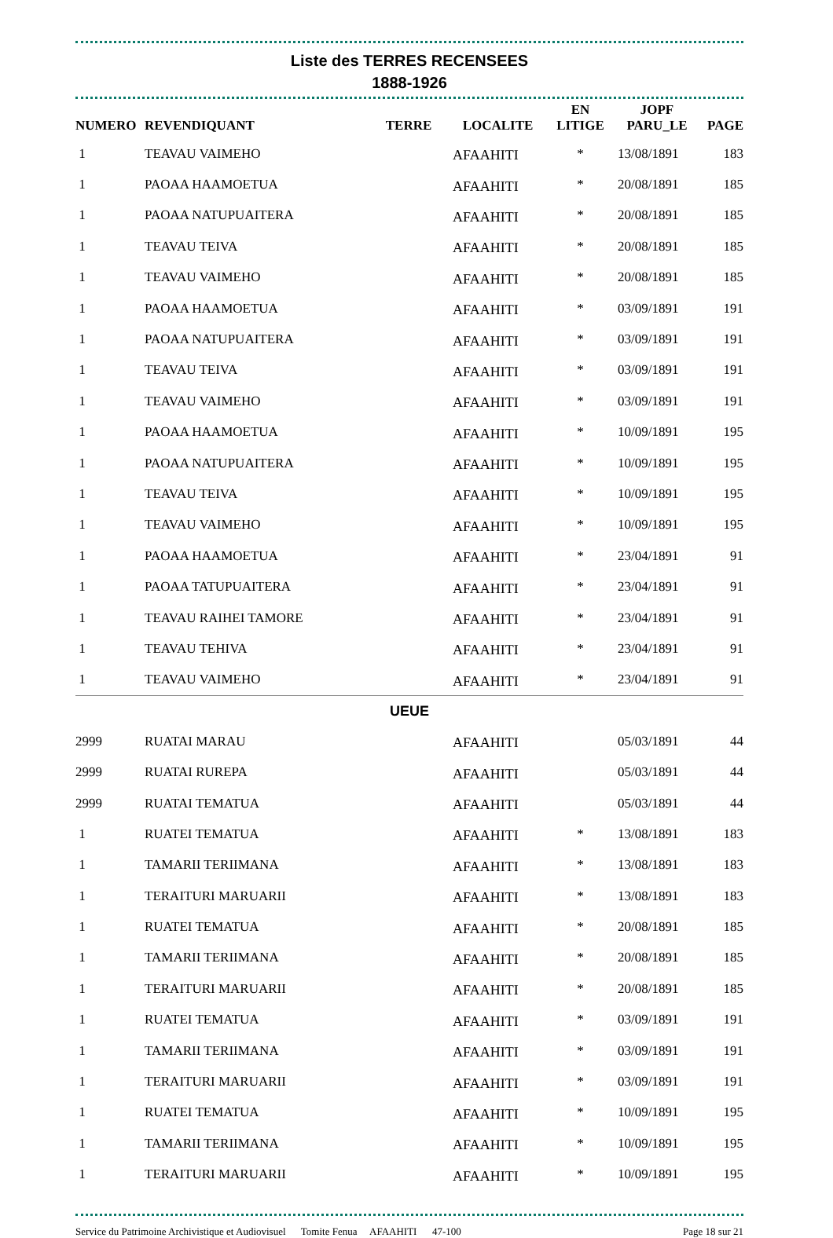Liste des TERRES RECENSEES
1888-1926
| NUMERO | REVENDIQUANT | TERRE | LOCALITE | EN LITIGE | JOPF PARU_LE | PAGE |
| --- | --- | --- | --- | --- | --- | --- |
| 1 | TEAVAU VAIMEHO | | AFAAHITI | * | 13/08/1891 | 183 |
| 1 | PAOAA HAAMOETUA | | AFAAHITI | * | 20/08/1891 | 185 |
| 1 | PAOAA NATUPUAITERA | | AFAAHITI | * | 20/08/1891 | 185 |
| 1 | TEAVAU TEIVA | | AFAAHITI | * | 20/08/1891 | 185 |
| 1 | TEAVAU VAIMEHO | | AFAAHITI | * | 20/08/1891 | 185 |
| 1 | PAOAA HAAMOETUA | | AFAAHITI | * | 03/09/1891 | 191 |
| 1 | PAOAA NATUPUAITERA | | AFAAHITI | * | 03/09/1891 | 191 |
| 1 | TEAVAU TEIVA | | AFAAHITI | * | 03/09/1891 | 191 |
| 1 | TEAVAU VAIMEHO | | AFAAHITI | * | 03/09/1891 | 191 |
| 1 | PAOAA HAAMOETUA | | AFAAHITI | * | 10/09/1891 | 195 |
| 1 | PAOAA NATUPUAITERA | | AFAAHITI | * | 10/09/1891 | 195 |
| 1 | TEAVAU TEIVA | | AFAAHITI | * | 10/09/1891 | 195 |
| 1 | TEAVAU VAIMEHO | | AFAAHITI | * | 10/09/1891 | 195 |
| 1 | PAOAA HAAMOETUA | | AFAAHITI | * | 23/04/1891 | 91 |
| 1 | PAOAA TATUPUAITERA | | AFAAHITI | * | 23/04/1891 | 91 |
| 1 | TEAVAU RAIHEI TAMORE | | AFAAHITI | * | 23/04/1891 | 91 |
| 1 | TEAVAU TEHIVA | | AFAAHITI | * | 23/04/1891 | 91 |
| 1 | TEAVAU VAIMEHO | | AFAAHITI | * | 23/04/1891 | 91 |
| UEUE | | | | | | |
| 2999 | RUATAI MARAU | | AFAAHITI | | 05/03/1891 | 44 |
| 2999 | RUATAI RUREPA | | AFAAHITI | | 05/03/1891 | 44 |
| 2999 | RUATAI TEMATUA | | AFAAHITI | | 05/03/1891 | 44 |
| 1 | RUATEI TEMATUA | | AFAAHITI | * | 13/08/1891 | 183 |
| 1 | TAMARII TERIIMANA | | AFAAHITI | * | 13/08/1891 | 183 |
| 1 | TERAITURI MARUARII | | AFAAHITI | * | 13/08/1891 | 183 |
| 1 | RUATEI TEMATUA | | AFAAHITI | * | 20/08/1891 | 185 |
| 1 | TAMARII TERIIMANA | | AFAAHITI | * | 20/08/1891 | 185 |
| 1 | TERAITURI MARUARII | | AFAAHITI | * | 20/08/1891 | 185 |
| 1 | RUATEI TEMATUA | | AFAAHITI | * | 03/09/1891 | 191 |
| 1 | TAMARII TERIIMANA | | AFAAHITI | * | 03/09/1891 | 191 |
| 1 | TERAITURI MARUARII | | AFAAHITI | * | 03/09/1891 | 191 |
| 1 | RUATEI TEMATUA | | AFAAHITI | * | 10/09/1891 | 195 |
| 1 | TAMARII TERIIMANA | | AFAAHITI | * | 10/09/1891 | 195 |
| 1 | TERAITURI MARUARII | | AFAAHITI | * | 10/09/1891 | 195 |
Service du Patrimoine Archivistique et Audiovisuel Tomite Fenua AFAAHITI 47-100 Page 18 sur 21